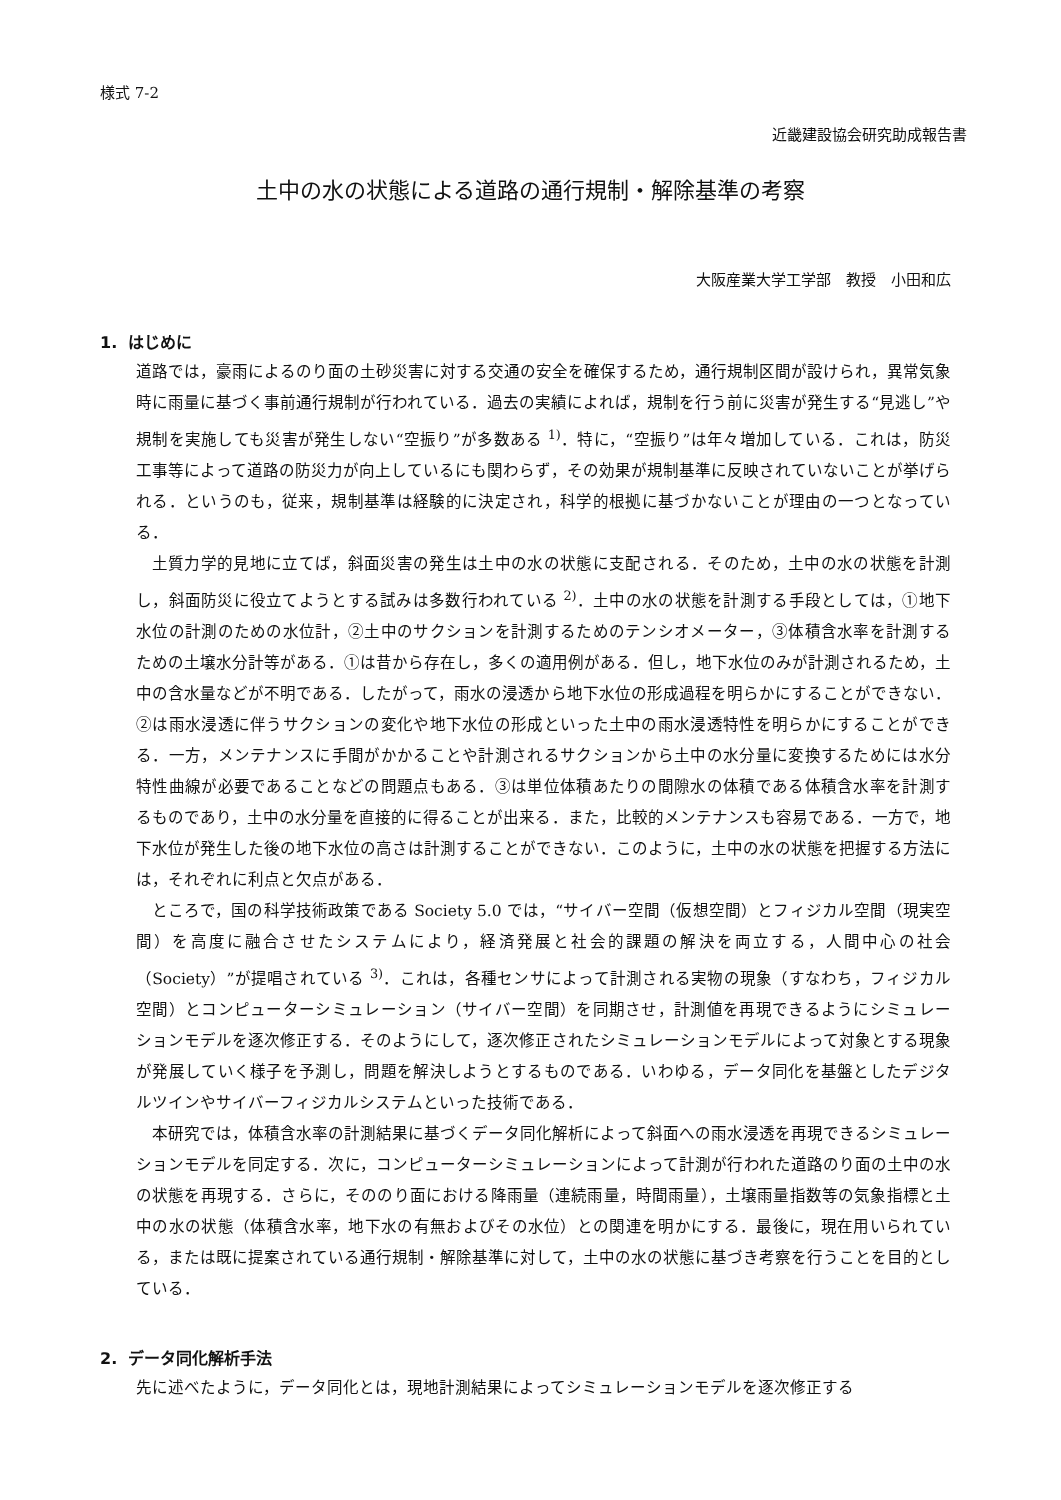様式 7-2
近畿建設協会研究助成報告書
土中の水の状態による道路の通行規制・解除基準の考察
大阪産業大学工学部　教授　小田和広
1. はじめに
道路では，豪雨によるのり面の土砂災害に対する交通の安全を確保するため，通行規制区間が設けられ，異常気象時に雨量に基づく事前通行規制が行われている．過去の実績によれば，規制を行う前に災害が発生する“見逃し”や規制を実施しても災害が発生しない“空振り”が多数ある <sup>1)</sup>．特に，“空振り”は年々増加している．これは，防災工事等によって道路の防災力が向上しているにも関わらず，その効果が規制基準に反映されていないことが挙げられる．というのも，従来，規制基準は経験的に決定され，科学的根拠に基づかないことが理由の一つとなっている．
土質力学的見地に立てば，斜面災害の発生は土中の水の状態に支配される．そのため，土中の水の状態を計測し，斜面防災に役立てようとする試みは多数行われている <sup>2)</sup>．土中の水の状態を計測する手段としては，①地下水位の計測のための水位計，②土中のサクションを計測するためのテンシオメーター，③体積含水率を計測するための土壌水分計等がある．①は昔から存在し，多くの適用例がある．但し，地下水位のみが計測されるため，土中の含水量などが不明である．したがって，雨水の浸透から地下水位の形成過程を明らかにすることができない．②は雨水浸透に伴うサクションの変化や地下水位の形成といった土中の雨水浸透特性を明らかにすることができる．一方，メンテナンスに手間がかかることや計測されるサクションから土中の水分量に変換するためには水分特性曲線が必要であることなどの問題点もある．③は単位体積あたりの間隙水の体積である体積含水率を計測するものであり，土中の水分量を直接的に得ることが出来る．また，比較的メンテナンスも容易である．一方で，地下水位が発生した後の地下水位の高さは計測することができない．このように，土中の水の状態を把握する方法には，それぞれに利点と欠点がある．
ところで，国の科学技術政策である Society 5.0 では，“サイバー空間（仮想空間）とフィジカル空間（現実空間）を高度に融合させたシステムにより，経済発展と社会的課題の解決を両立する，人間中心の社会（Society）”が提唱されている <sup>3)</sup>．これは，各種センサによって計測される実物の現象（すなわち，フィジカル空間）とコンピューターシミュレーション（サイバー空間）を同期させ，計測値を再現できるようにシミュレーションモデルを逐次修正する．そのようにして，逐次修正されたシミュレーションモデルによって対象とする現象が発展していく様子を予測し，問題を解決しようとするものである．いわゆる，データ同化を基盤としたデジタルツインやサイバーフィジカルシステムといった技術である．
本研究では，体積含水率の計測結果に基づくデータ同化解析によって斜面への雨水浸透を再現できるシミュレーションモデルを同定する．次に，コンピューターシミュレーションによって計測が行われた道路のり面の土中の水の状態を再現する．さらに，そののり面における降雨量（連続雨量，時間雨量），土壌雨量指数等の気象指標と土中の水の状態（体積含水率，地下水の有無およびその水位）との関連を明かにする．最後に，現在用いられている，または既に提案されている通行規制・解除基準に対して，土中の水の状態に基づき考察を行うことを目的としている．
2. データ同化解析手法
先に述べたように，データ同化とは，現地計測結果によってシミュレーションモデルを逐次修正する